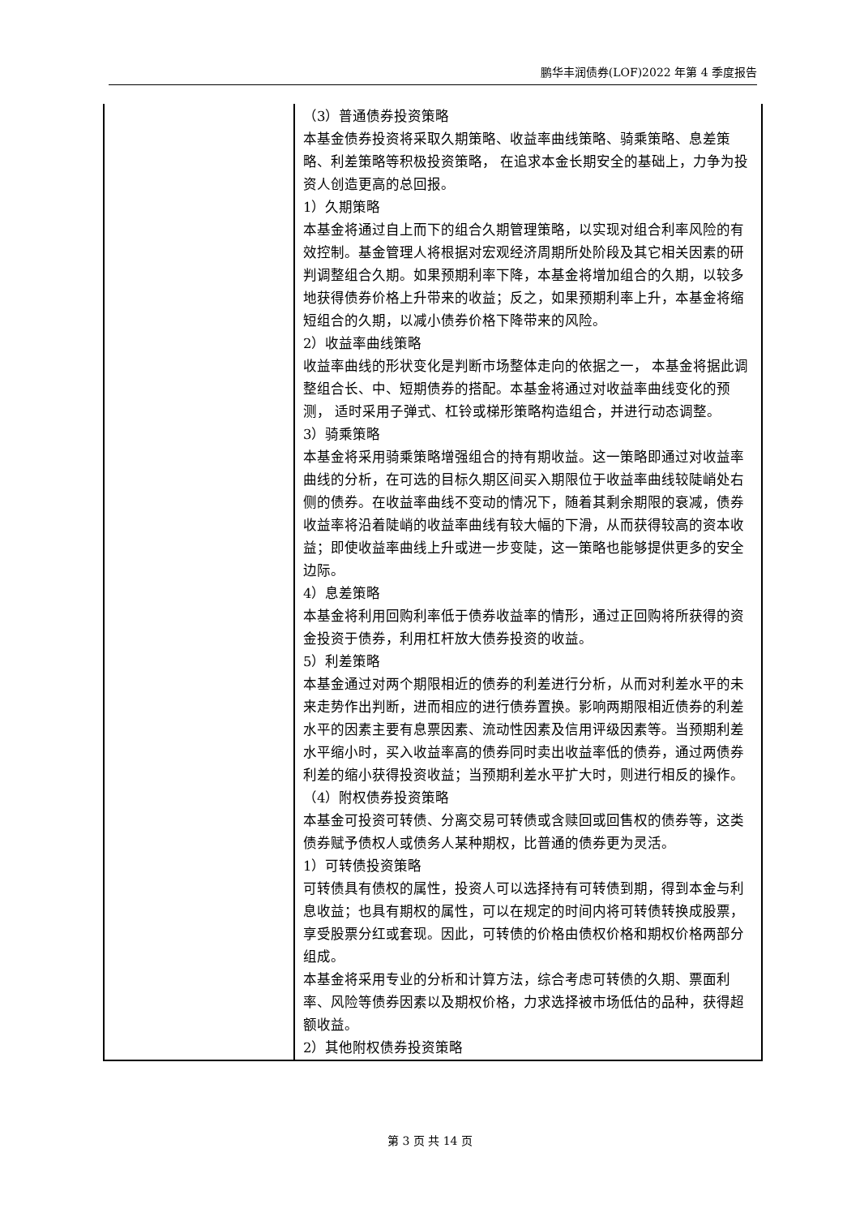鹏华丰润债券(LOF)2022 年第 4 季度报告
| | （3）普通债券投资策略 本基金债券投资将采取久期策略、收益率曲线策略、骑乘策略、息差策略、利差策略等积极投资策略， 在追求本金长期安全的基础上，力争为投资人创造更高的总回报。 1）久期策略 本基金将通过自上而下的组合久期管理策略，以实现对组合利率风险的有效控制。基金管理人将根据对宏观经济周期所处阶段及其它相关因素的研判调整组合久期。如果预期利率下降，本基金将增加组合的久期，以较多地获得债券价格上升带来的收益；反之，如果预期利率上升，本基金将缩短组合的久期，以减小债券价格下降带来的风险。 2）收益率曲线策略 收益率曲线的形状变化是判断市场整体走向的依据之一， 本基金将据此调整组合长、中、短期债券的搭配。本基金将通过对收益率曲线变化的预测， 适时采用子弹式、杠铃或梯形策略构造组合，并进行动态调整。 3）骑乘策略 本基金将采用骑乘策略增强组合的持有期收益。这一策略即通过对收益率曲线的分析，在可选的目标久期区间买入期限位于收益率曲线较陡峭处右侧的债券。在收益率曲线不变动的情况下，随着其剩余期限的衰减，债券收益率将沿着陡峭的收益率曲线有较大幅的下滑，从而获得较高的资本收益；即使收益率曲线上升或进一步变陡，这一策略也能够提供更多的安全边际。 4）息差策略 本基金将利用回购利率低于债券收益率的情形，通过正回购将所获得的资金投资于债券，利用杠杆放大债券投资的收益。 5）利差策略 本基金通过对两个期限相近的债券的利差进行分析，从而对利差水平的未来走势作出判断，进而相应的进行债券置换。影响两期限相近债券的利差水平的因素主要有息票因素、流动性因素及信用评级因素等。当预期利差水平缩小时，买入收益率高的债券同时卖出收益率低的债券，通过两债券利差的缩小获得投资收益；当预期利差水平扩大时，则进行相反的操作。 （4）附权债券投资策略 本基金可投资可转债、分离交易可转债或含赎回或回售权的债券等，这类债券赋予债权人或债务人某种期权，比普通的债券更为灵活。 1）可转债投资策略 可转债具有债权的属性，投资人可以选择持有可转债到期，得到本金与利息收益；也具有期权的属性，可以在规定的时间内将可转债转换成股票，享受股票分红或套现。因此，可转债的价格由债权价格和期权价格两部分组成。 本基金将采用专业的分析和计算方法，综合考虑可转债的久期、票面利率、风险等债券因素以及期权价格，力求选择被市场低估的品种，获得超额收益。 2）其他附权债券投资策略 |
第 3 页 共 14 页